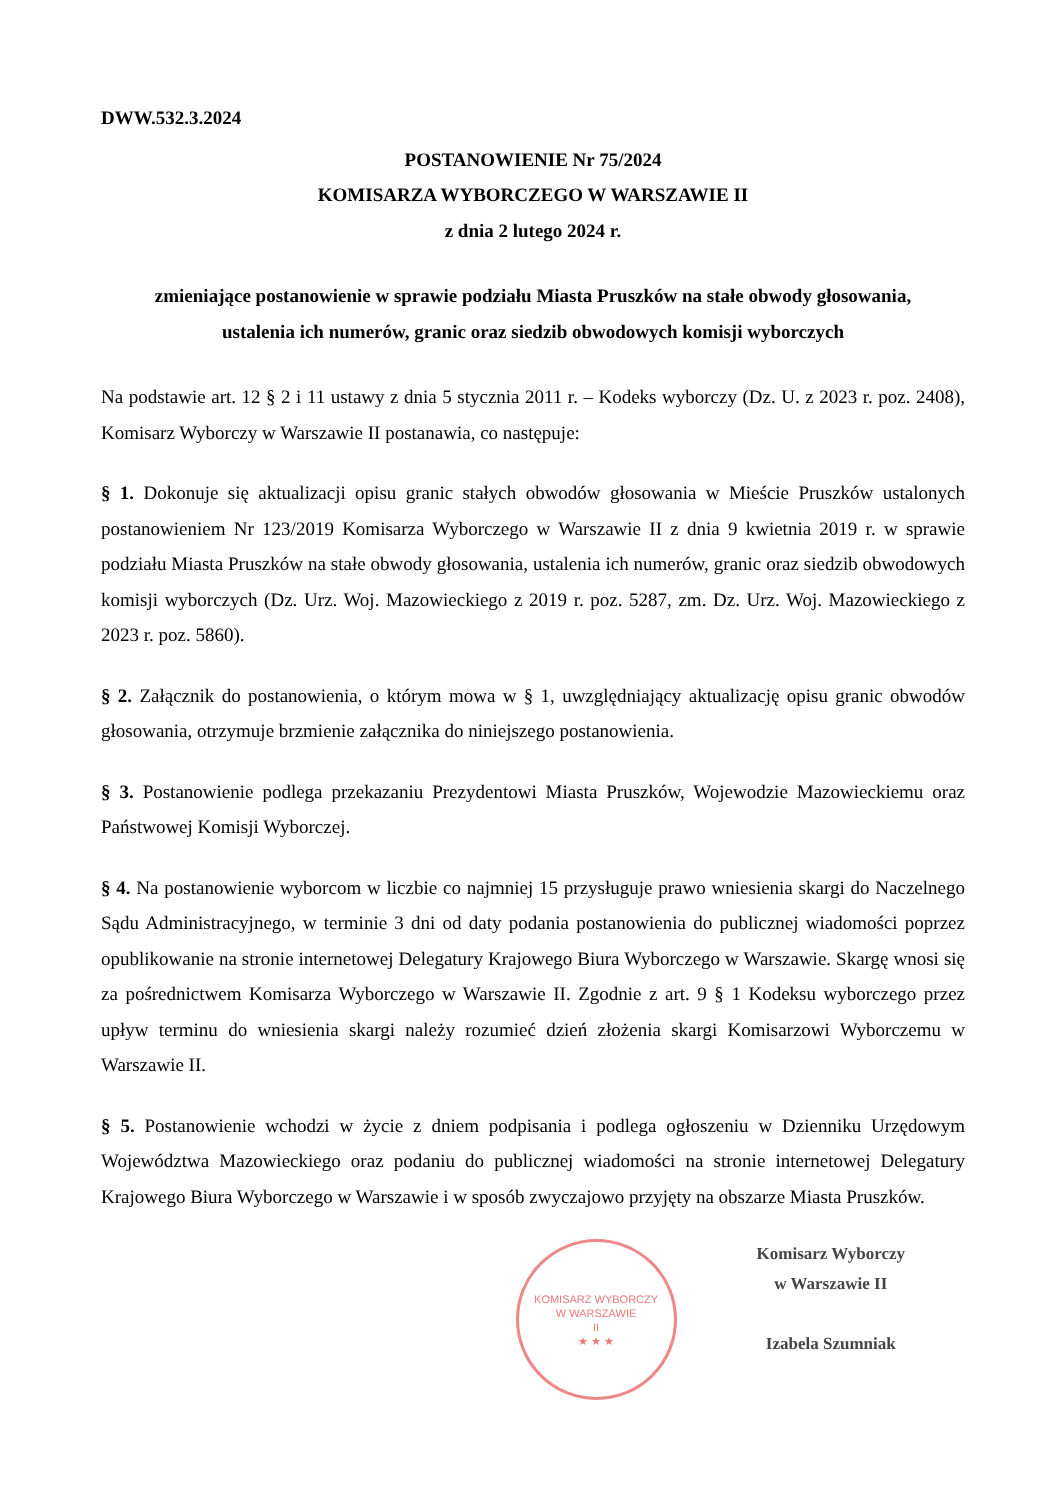DWW.532.3.2024
POSTANOWIENIE Nr 75/2024
KOMISARZA WYBORCZEGO W WARSZAWIE II
z dnia 2 lutego 2024 r.
zmieniające postanowienie w sprawie podziału Miasta Pruszków na stałe obwody głosowania,
ustalenia ich numerów, granic oraz siedzib obwodowych komisji wyborczych
Na podstawie art. 12 § 2 i 11 ustawy z dnia 5 stycznia 2011 r. – Kodeks wyborczy (Dz. U. z 2023 r. poz. 2408), Komisarz Wyborczy w Warszawie II postanawia, co następuje:
§ 1. Dokonuje się aktualizacji opisu granic stałych obwodów głosowania w Mieście Pruszków ustalonych postanowieniem Nr 123/2019 Komisarza Wyborczego w Warszawie II z dnia 9 kwietnia 2019 r. w sprawie podziału Miasta Pruszków na stałe obwody głosowania, ustalenia ich numerów, granic oraz siedzib obwodowych komisji wyborczych (Dz. Urz. Woj. Mazowieckiego z 2019 r. poz. 5287, zm. Dz. Urz. Woj. Mazowieckiego z 2023 r. poz. 5860).
§ 2. Załącznik do postanowienia, o którym mowa w § 1, uwzględniający aktualizację opisu granic obwodów głosowania, otrzymuje brzmienie załącznika do niniejszego postanowienia.
§ 3. Postanowienie podlega przekazaniu Prezydentowi Miasta Pruszków, Wojewodzie Mazowieckiemu oraz Państwowej Komisji Wyborczej.
§ 4. Na postanowienie wyborcom w liczbie co najmniej 15 przysługuje prawo wniesienia skargi do Naczelnego Sądu Administracyjnego, w terminie 3 dni od daty podania postanowienia do publicznej wiadomości poprzez opublikowanie na stronie internetowej Delegatury Krajowego Biura Wyborczego w Warszawie. Skargę wnosi się za pośrednictwem Komisarza Wyborczego w Warszawie II. Zgodnie z art. 9 § 1 Kodeksu wyborczego przez upływ terminu do wniesienia skargi należy rozumieć dzień złożenia skargi Komisarzowi Wyborczemu w Warszawie II.
§ 5. Postanowienie wchodzi w życie z dniem podpisania i podlega ogłoszeniu w Dzienniku Urzędowym Województwa Mazowieckiego oraz podaniu do publicznej wiadomości na stronie internetowej Delegatury Krajowego Biura Wyborczego w Warszawie i w sposób zwyczajowo przyjęty na obszarze Miasta Pruszków.
KOMISARZ WYBORCZY
W WARSZAWIE
II
★ ★ ★
Komisarz Wyborczy
w Warszawie II
Izabela Szumniak